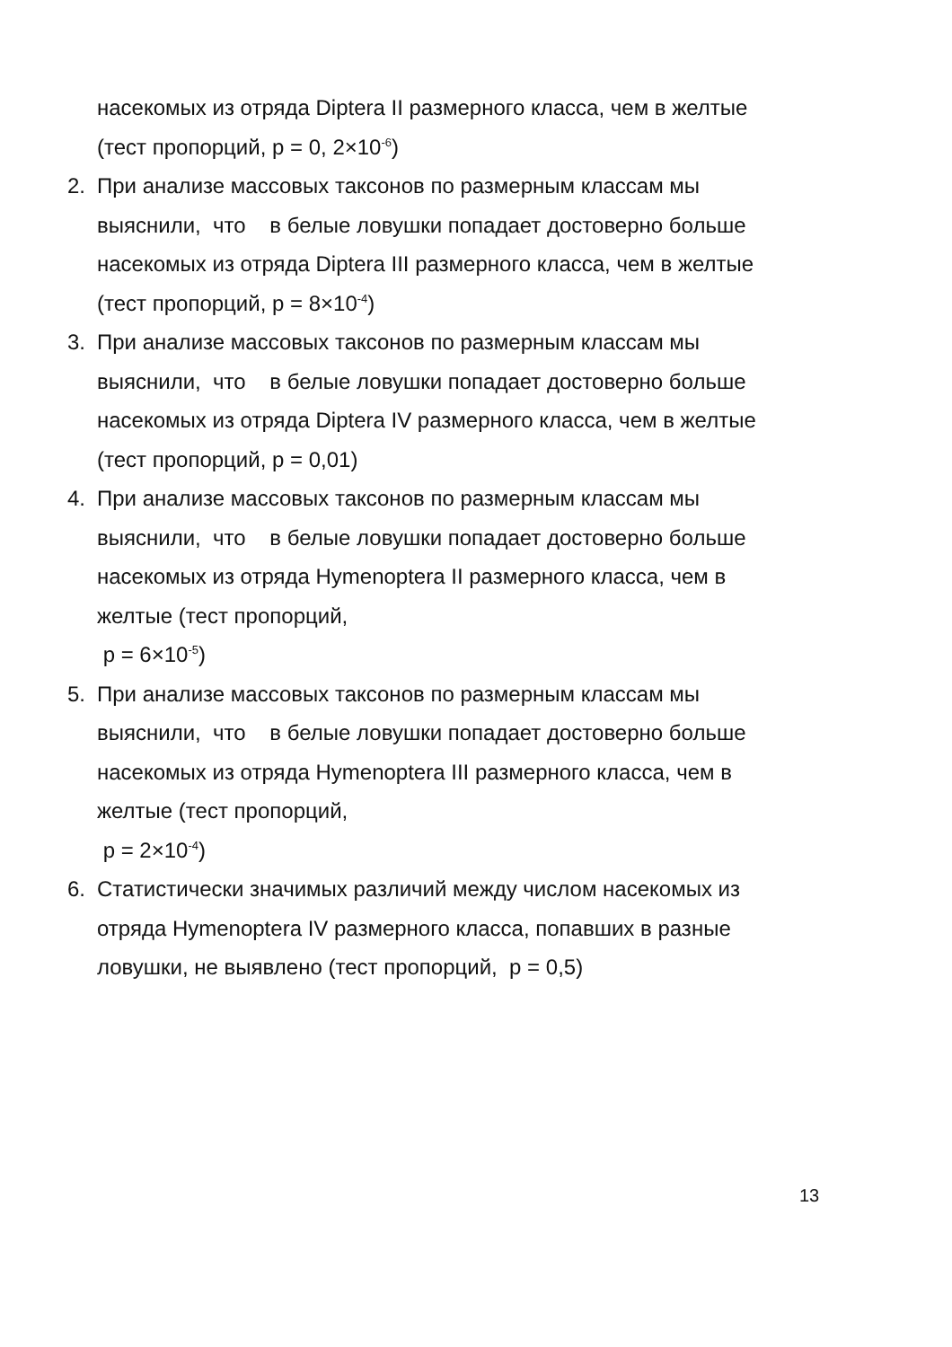насекомых из отряда Diptera II размерного класса, чем в желтые
(тест пропорций, p = 0, 2×10<sup>-6</sup>)
2. При анализе массовых таксонов по размерным классам мы
выяснили, что в белые ловушки попадает достоверно больше
насекомых из отряда Diptera III размерного класса, чем в желтые
(тест пропорций, p = 8×10<sup>-4</sup>)
3. При анализе массовых таксонов по размерным классам мы
выяснили, что в белые ловушки попадает достоверно больше
насекомых из отряда Diptera IV размерного класса, чем в желтые
(тест пропорций, p = 0,01)
4. При анализе массовых таксонов по размерным классам мы
выяснили, что в белые ловушки попадает достоверно больше
насекомых из отряда Hymenoptera II размерного класса, чем в
желтые (тест пропорций,
p = 6×10<sup>-5</sup>)
5. При анализе массовых таксонов по размерным классам мы
выяснили, что в белые ловушки попадает достоверно больше
насекомых из отряда Hymenoptera III размерного класса, чем в
желтые (тест пропорций,
p = 2×10<sup>-4</sup>)
6. Статистически значимых различий между числом насекомых из
отряда Hymenoptera IV размерного класса, попавших в разные
ловушки, не выявлено (тест пропорций, p = 0,5)
13